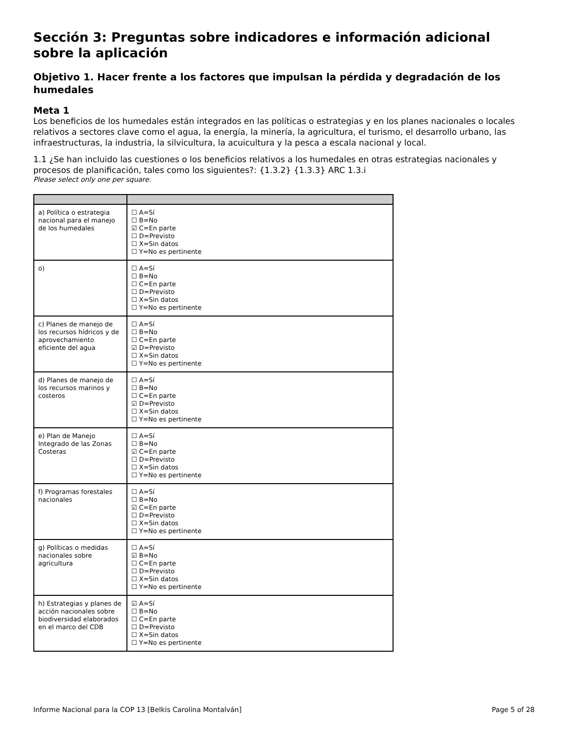Sección 3: Preguntas sobre indicadores e información adicional sobre la aplicación
Objetivo 1. Hacer frente a los factores que impulsan la pérdida y degradación de los humedales
Meta 1
Los beneficios de los humedales están integrados en las políticas o estrategias y en los planes nacionales o locales relativos a sectores clave como el agua, la energía, la minería, la agricultura, el turismo, el desarrollo urbano, las infraestructuras, la industria, la silvicultura, la acuicultura y la pesca a escala nacional y local.
1.1 ¿Se han incluido las cuestiones o los beneficios relativos a los humedales en otras estrategias nacionales y procesos de planificación, tales como los siguientes?: {1.3.2} {1.3.3} ARC 1.3.i
Please select only one per square.
| a) Política o estrategia nacional para el manejo de los humedales | ☐ A=Sí ☐ B=No ☑ C=En parte ☐ D=Previsto ☐ X=Sin datos ☐ Y=No es pertinente |
| o) | ☐ A=Sí ☐ B=No ☐ C=En parte ☐ D=Previsto ☐ X=Sin datos ☐ Y=No es pertinente |
| c) Planes de manejo de los recursos hídricos y de aprovechamiento eficiente del agua | ☐ A=Sí ☐ B=No ☐ C=En parte ☑ D=Previsto ☐ X=Sin datos ☐ Y=No es pertinente |
| d) Planes de manejo de los recursos marinos y costeros | ☐ A=Sí ☐ B=No ☐ C=En parte ☑ D=Previsto ☐ X=Sin datos ☐ Y=No es pertinente |
| e) Plan de Manejo Integrado de las Zonas Costeras | ☐ A=Sí ☐ B=No ☑ C=En parte ☐ D=Previsto ☐ X=Sin datos ☐ Y=No es pertinente |
| f) Programas forestales nacionales | ☐ A=Sí ☐ B=No ☑ C=En parte ☐ D=Previsto ☐ X=Sin datos ☐ Y=No es pertinente |
| g) Políticas o medidas nacionales sobre agricultura | ☐ A=Sí ☑ B=No ☐ C=En parte ☐ D=Previsto ☐ X=Sin datos ☐ Y=No es pertinente |
| h) Estrategias y planes de acción nacionales sobre biodiversidad elaborados en el marco del CDB | ☑ A=Sí ☐ B=No ☐ C=En parte ☐ D=Previsto ☐ X=Sin datos ☐ Y=No es pertinente |
Informe Nacional para la COP 13 [Belkis Carolina Montalván] Page 5 of 28